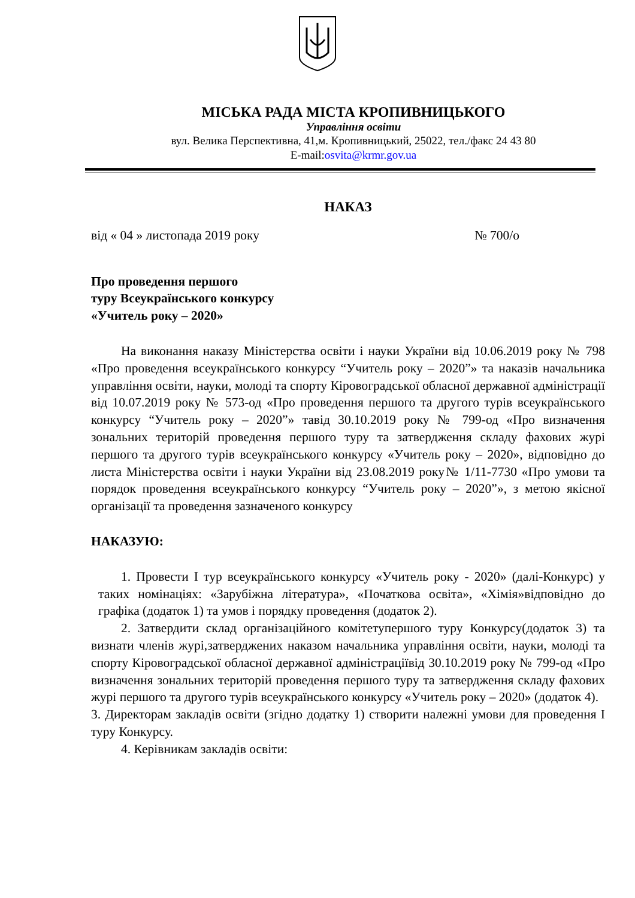МІСЬКА РАДА МІСТА КРОПИВНИЦЬКОГО
Управління освіти
вул. Велика Перспективна, 41,м. Кропивницький, 25022, тел./факс 24 43 80
E-mail:osvita@krmr.gov.ua
НАКАЗ
від « 04 » листопада 2019 року № 700/о
Про проведення першого
туру Всеукраїнського конкурсу
«Учитель року – 2020»
На виконання наказу Міністерства освіти і науки України від 10.06.2019 року № 798 «Про проведення всеукраїнського конкурсу “Учитель року – 2020”» та наказів начальника управління освіти, науки, молоді та спорту Кіровоградської обласної державної адміністрації від 10.07.2019 року № 573-од «Про проведення першого та другого турів всеукраїнського конкурсу “Учитель року – 2020”» тавід 30.10.2019 року № 799-од «Про визначення зональних територій проведення першого туру та затвердження складу фахових журі першого та другого турів всеукраїнського конкурсу «Учитель року – 2020», відповідно до листа Міністерства освіти і науки України від 23.08.2019 року№ 1/11-7730 «Про умови та порядок проведення всеукраїнського конкурсу “Учитель року – 2020”», з метою якісної організації та проведення зазначеного конкурсу
НАКАЗУЮ:
1. Провести І тур всеукраїнського конкурсу «Учитель року - 2020» (далі-Конкурс) у таких номінаціях: «Зарубіжна література», «Початкова освіта», «Хімія»відповідно до графіка (додаток 1) та умов і порядку проведення (додаток 2).
2. Затвердити склад організаційного комітетупершого туру Конкурсу(додаток 3) та визнати членів журі,затверджених наказом начальника управління освіти, науки, молоді та спорту Кіровоградської обласної державної адміністраціївід 30.10.2019 року № 799-од «Про визначення зональних територій проведення першого туру та затвердження складу фахових журі першого та другого турів всеукраїнського конкурсу «Учитель року – 2020» (додаток 4).
3. Директорам закладів освіти (згідно додатку 1) створити належні умови для проведення І туру Конкурсу.
4. Керівникам закладів освіти: